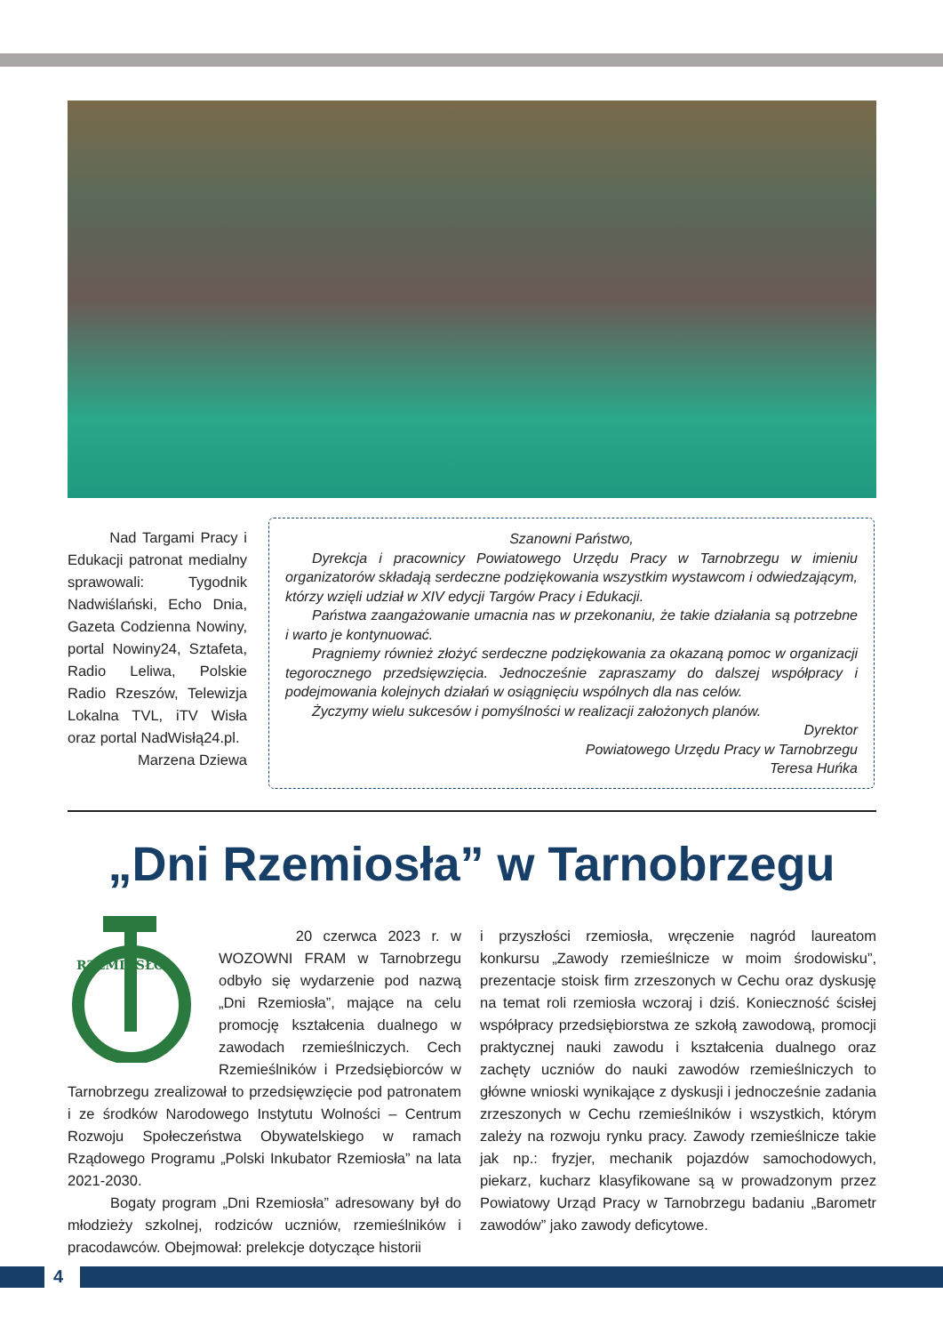Nad Targami Pracy i Edukacji patronat medialny sprawowali: Tygodnik Nadwiślański, Echo Dnia, Gazeta Codzienna Nowiny, portal Nowiny24, Sztafeta, Radio Leliwa, Polskie Radio Rzeszów, Telewizja Lokalna TVL, iTV Wisła oraz portal NadWisłą24.pl.
Marzena Dziewa
Szanowni Państwo,
Dyrekcja i pracownicy Powiatowego Urzędu Pracy w Tarnobrzegu w imieniu organizatorów składają serdeczne podziękowania wszystkim wystawcom i odwiedzającym, którzy wzięli udział w XIV edycji Targów Pracy i Edukacji.
Państwa zaangażowanie umacnia nas w przekonaniu, że takie działania są potrzebne i warto je kontynuować.
Pragniemy również złożyć serdeczne podziękowania za okazaną pomoc w organizacji tegorocznego przedsięwzięcia. Jednocześnie zapraszamy do dalszej współpracy i podejmowania kolejnych działań w osiągnięciu wspólnych dla nas celów.
Życzymy wielu sukcesów i pomyślności w realizacji założonych planów.
Dyrektor
Powiatowego Urzędu Pracy w Tarnobrzegu
Teresa Huńka
„Dni Rzemiosła” w Tarnobrzegu
RZEMIOSŁO
20 czerwca 2023 r. w WOZOWNI FRAM w Tarnobrzegu odbyło się wydarzenie pod nazwą „Dni Rzemiosła”, mające na celu promocję kształcenia dualnego w zawodach rzemieślniczych. Cech Rzemieślników i Przedsiębiorców w Tarnobrzegu zrealizował to przedsięwzięcie pod patronatem i ze środków Narodowego Instytutu Wolności – Centrum Rozwoju Społeczeństwa Obywatelskiego w ramach Rządowego Programu „Polski Inkubator Rzemiosła” na lata 2021-2030.
Bogaty program „Dni Rzemiosła” adresowany był do młodzieży szkolnej, rodziców uczniów, rzemieślników i pracodawców. Obejmował: prelekcje dotyczące historii
i przyszłości rzemiosła, wręczenie nagród laureatom konkursu „Zawody rzemieślnicze w moim środowisku”, prezentacje stoisk firm zrzeszonych w Cechu oraz dyskusję na temat roli rzemiosła wczoraj i dziś. Konieczność ścisłej współpracy przedsiębiorstwa ze szkołą zawodową, promocji praktycznej nauki zawodu i kształcenia dualnego oraz zachęty uczniów do nauki zawodów rzemieślniczych to główne wnioski wynikające z dyskusji i jednocześnie zadania zrzeszonych w Cechu rzemieślników i wszystkich, którym zależy na rozwoju rynku pracy. Zawody rzemieślnicze takie jak np.: fryzjer, mechanik pojazdów samochodowych, piekarz, kucharz klasyfikowane są w prowadzonym przez Powiatowy Urząd Pracy w Tarnobrzegu badaniu „Barometr zawodów” jako zawody deficytowe.
4